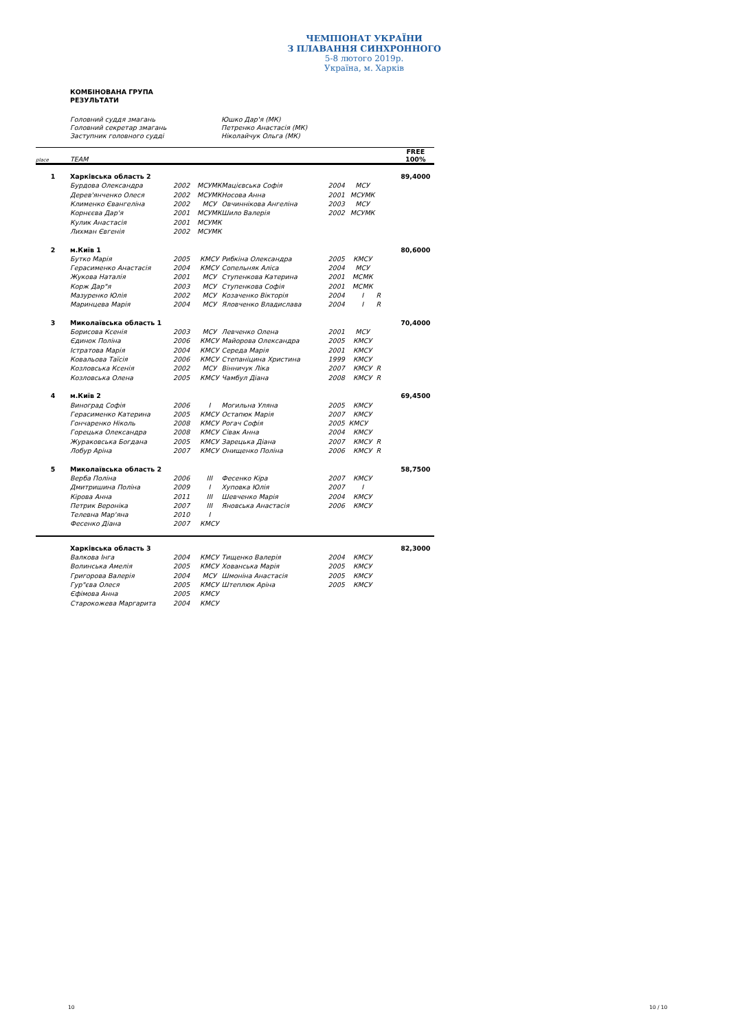ЧЕМПІОНАТ УКРАЇНИ
З ПЛАВАННЯ СИНХРОННОГО
5-8 лютого 2019р.
Україна, м. Харків
КОМБІНОВАНА ГРУПА
РЕЗУЛЬТАТИ
Головний суддя змагань Юшко Дар'я (МК)
Головний секретар змагань Петренко Анастасія (МК)
Заступник головного судді Ніколайчук Ольга (МК)
| place | TEAM | | | | | | | FREE 100% |
| --- | --- | --- | --- | --- | --- | --- | --- | --- |
| 1 | Харківська область 2 | | | | | | | 89,4000 |
| | Бурдова Олександра | 2002 | МСУМК | Мацієвська Софія | 2004 | МСУ | | |
| | Дерев'янченко Олеся | 2002 | МСУМК | Носова Анна | 2001 | МСУМК | | |
| | Клименко Євангеліна | 2002 | МСУ | Овчиннікова Ангеліна | 2003 | МСУ | | |
| | Корнєєва Дар'я | 2001 | МСУМК | Шило Валерія | 2002 | МСУМК | | |
| | Кулик Анастасія | 2001 | МСУМК | | | | | |
| | Лихман Євгенія | 2002 | МСУМК | | | | | |
| 2 | м.Київ 1 | | | | | | | 80,6000 |
| | Бутко Марія | 2005 | КМСУ | Рибкіна Олександра | 2005 | КМСУ | | |
| | Герасименко Анастасія | 2004 | КМСУ | Сопельняк Аліса | 2004 | МСУ | | |
| | Жукова Наталія | 2001 | МСУ | Ступенкова Катерина | 2001 | МСМК | | |
| | Корж Дар"я | 2003 | МСУ | Ступенкова Софія | 2001 | МСМК | | |
| | Мазуренко Юлія | 2002 | МСУ | Козаченко Вікторія | 2004 | I | R | |
| | Маринцева Марія | 2004 | МСУ | Яловченко Владислава | 2004 | I | R | |
| 3 | Миколаївська область 1 | | | | | | | 70,4000 |
| | Борисова Ксенія | 2003 | МСУ | Левченко Олена | 2001 | МСУ | | |
| | Єдинок Поліна | 2006 | КМСУ | Майорова Олександра | 2005 | КМСУ | | |
| | Істратова Марія | 2004 | КМСУ | Середа Марія | 2001 | КМСУ | | |
| | Ковальова Таїсія | 2006 | КМСУ | Степаніцина Христина | 1999 | КМСУ | | |
| | Козловська Ксенія | 2002 | МСУ | Вінничук Ліка | 2007 | КМСУ | R | |
| | Козловська Олена | 2005 | КМСУ | Чамбул Діана | 2008 | КМСУ | R | |
| 4 | м.Київ 2 | | | | | | | 69,4500 |
| | Виноград Софія | 2006 | I | Могильна Уляна | 2005 | КМСУ | | |
| | Герасименко Катерина | 2005 | КМСУ | Остапюк Марія | 2007 | КМСУ | | |
| | Гончаренко Ніколь | 2008 | КМСУ | Рогач Софія | 2005 | КМСУ | | |
| | Горецька Олександра | 2008 | КМСУ | Сівак Анна | 2004 | КМСУ | | |
| | Жураковська Богдана | 2005 | КМСУ | Зарецька Діана | 2007 | КМСУ | R | |
| | Лобур Аріна | 2007 | КМСУ | Онищенко Поліна | 2006 | КМСУ | R | |
| 5 | Миколаївська область 2 | | | | | | | 58,7500 |
| | Верба Поліна | 2006 | III | Фесенко Кіра | 2007 | КМСУ | | |
| | Дмитришина Поліна | 2009 | I | Хуповка Юлія | 2007 | I | | |
| | Кірова Анна | 2011 | III | Шевченко Марія | 2004 | КМСУ | | |
| | Петрик Вероніка | 2007 | III | Яновська Анастасія | 2006 | КМСУ | | |
| | Телевна Мар'яна | 2010 | I | | | | | |
| | Фесенко Діана | 2007 | КМСУ | | | | | |
| | Харківська область 3 | | | | | | | 82,3000 |
| | Валкова Інга | 2004 | КМСУ | Тищенко Валерія | 2004 | КМСУ | | |
| | Волинська Амелія | 2005 | КМСУ | Хованська Марія | 2005 | КМСУ | | |
| | Григорова Валерія | 2004 | МСУ | Шмоніна Анастасія | 2005 | КМСУ | | |
| | Гур"єва Олеся | 2005 | КМСУ | Штеплюк Аріна | 2005 | КМСУ | | |
| | Єфімова Анна | 2005 | КМСУ | | | | | |
| | Старокожева Маргарита | 2004 | КМСУ | | | | | |
10 10 / 10